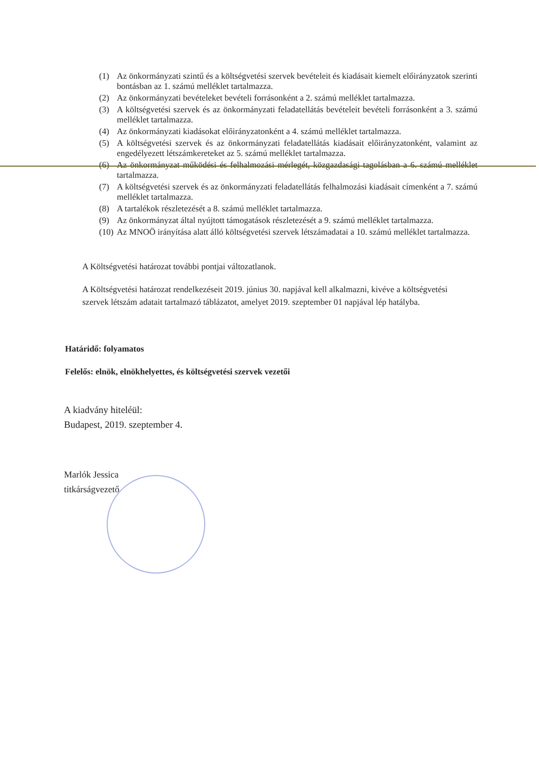(1) Az önkormányzati szintű és a költségvetési szervek bevételeit és kiadásait kiemelt előirányzatok szerinti bontásban az 1. számú melléklet tartalmazza.
(2) Az önkormányzati bevételeket bevételi forrásonként a 2. számú melléklet tartalmazza.
(3) A költségvetési szervek és az önkormányzati feladatellátás bevételeit bevételi forrásonként a 3. számú melléklet tartalmazza.
(4) Az önkormányzati kiadásokat előirányzatonként a 4. számú melléklet tartalmazza.
(5) A költségvetési szervek és az önkormányzati feladatellátás kiadásait előirányzatonként, valamint az engedélyezett létszámkereteket az 5. számú melléklet tartalmazza.
(6) Az önkormányzat működési és felhalmozási mérlegét, közgazdasági tagolásban a 6. számú melléklet tartalmazza.
(7) A költségvetési szervek és az önkormányzati feladatellátás felhalmozási kiadásait címenként a 7. számú melléklet tartalmazza.
(8) A tartalékok részletezését a 8. számú melléklet tartalmazza.
(9) Az önkormányzat által nyújtott támogatások részletezését a 9. számú melléklet tartalmazza.
(10) Az MNOÖ irányítása alatt álló költségvetési szervek létszámadatai a 10. számú melléklet tartalmazza.
A Költségvetési határozat további pontjai változatlanok.
A Költségvetési határozat rendelkezéseit 2019. június 30. napjával kell alkalmazni, kivéve a költségvetési szervek létszám adatait tartalmazó táblázatot, amelyet 2019. szeptember 01 napjával lép hatályba.
Határidő: folyamatos
Felelős: elnök, elnökhelyettes, és költségvetési szervek vezetői
A kiadvány hiteléül:
Budapest, 2019. szeptember 4.
Marlók Jessica
titkárságvezető